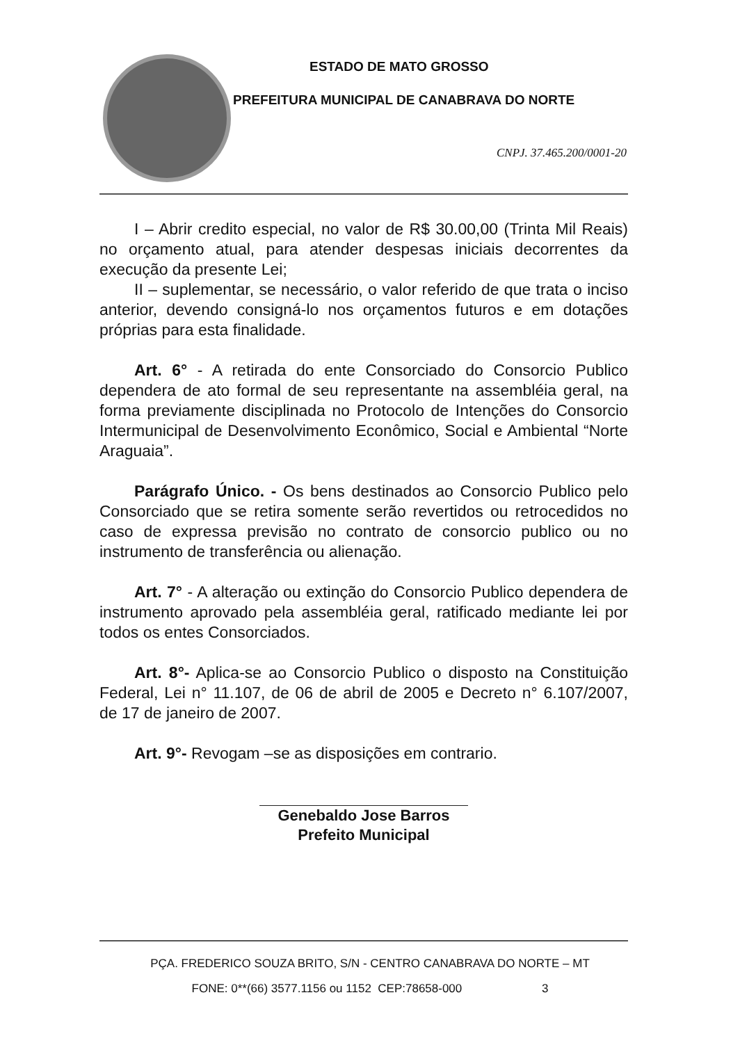ESTADO DE MATO GROSSO
PREFEITURA MUNICIPAL DE CANABRAVA DO NORTE
CNPJ. 37.465.200/0001-20
I – Abrir credito especial, no valor de R$ 30.00,00 (Trinta Mil Reais) no orçamento atual, para atender despesas iniciais decorrentes da execução da presente Lei;
II – suplementar, se necessário, o valor referido de que trata o inciso anterior, devendo consigná-lo nos orçamentos futuros e em dotações próprias para esta finalidade.
Art. 6° - A retirada do ente Consorciado do Consorcio Publico dependera de ato formal de seu representante na assembléia geral, na forma previamente disciplinada no Protocolo de Intenções do Consorcio Intermunicipal de Desenvolvimento Econômico, Social e Ambiental “Norte Araguaia”.
Parágrafo Único. - Os bens destinados ao Consorcio Publico pelo Consorciado que se retira somente serão revertidos ou retrocedidos no caso de expressa previsão no contrato de consorcio publico ou no instrumento de transferência ou alienação.
Art. 7° - A alteração ou extinção do Consorcio Publico dependera de instrumento aprovado pela assembléia geral, ratificado mediante lei por todos os entes Consorciados.
Art. 8°- Aplica-se ao Consorcio Publico o disposto na Constituição Federal, Lei n° 11.107, de 06 de abril de 2005 e Decreto n° 6.107/2007, de 17 de janeiro de 2007.
Art. 9°- Revogam –se as disposições em contrario.
Genebaldo Jose Barros
Prefeito Municipal
PÇA. FREDERICO SOUZA BRITO, S/N - CENTRO CANABRAVA DO NORTE – MT
FONE: 0**(66) 3577.1156 ou 1152 CEP:78658-000 3